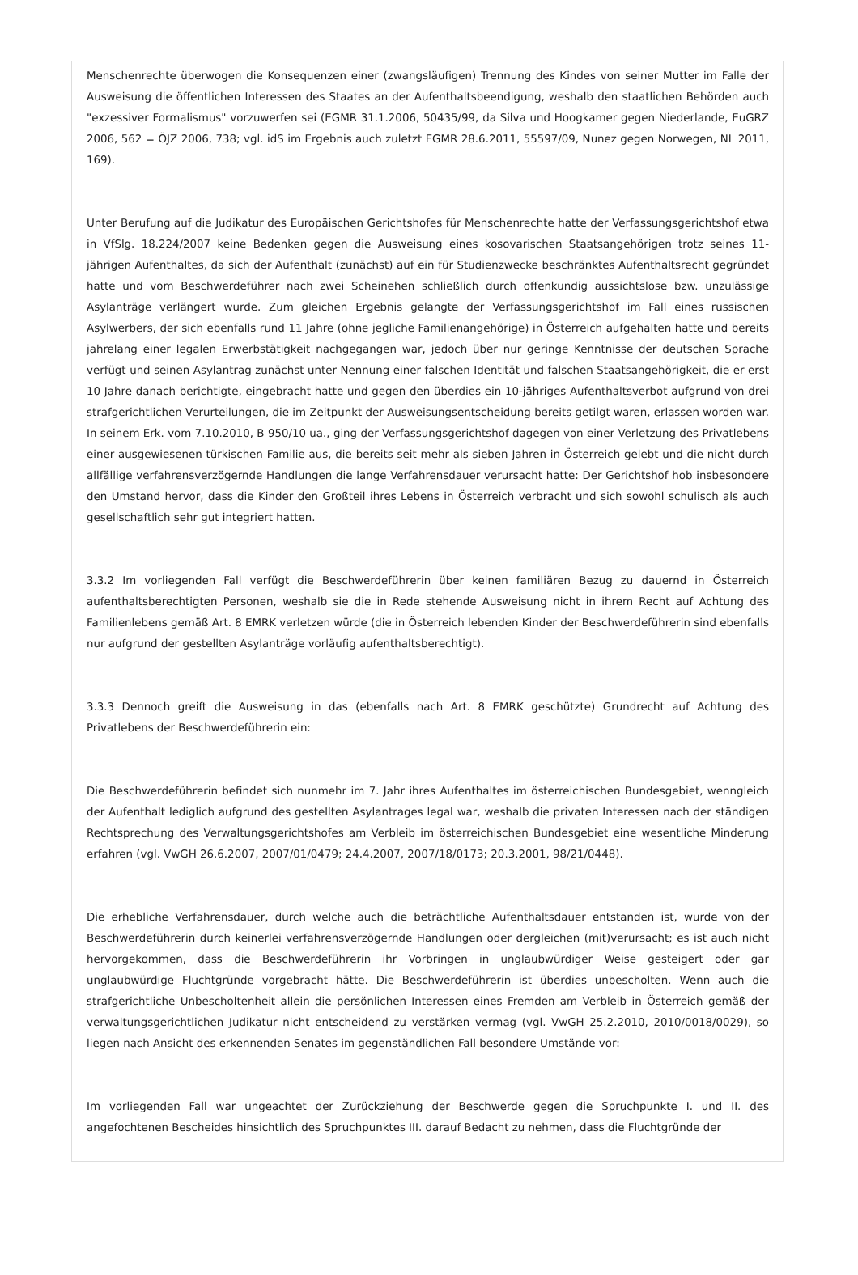Menschenrechte überwogen die Konsequenzen einer (zwangsläufigen) Trennung des Kindes von seiner Mutter im Falle der Ausweisung die öffentlichen Interessen des Staates an der Aufenthaltsbeendigung, weshalb den staatlichen Behörden auch "exzessiver Formalismus" vorzuwerfen sei (EGMR 31.1.2006, 50435/99, da Silva und Hoogkamer gegen Niederlande, EuGRZ 2006, 562 = ÖJZ 2006, 738; vgl. idS im Ergebnis auch zuletzt EGMR 28.6.2011, 55597/09, Nunez gegen Norwegen, NL 2011, 169).
Unter Berufung auf die Judikatur des Europäischen Gerichtshofes für Menschenrechte hatte der Verfassungsgerichtshof etwa in VfSlg. 18.224/2007 keine Bedenken gegen die Ausweisung eines kosovarischen Staatsangehörigen trotz seines 11-jährigen Aufenthaltes, da sich der Aufenthalt (zunächst) auf ein für Studienzwecke beschränktes Aufenthaltsrecht gegründet hatte und vom Beschwerdeführer nach zwei Scheinehen schließlich durch offenkundig aussichtslose bzw. unzulässige Asylanträge verlängert wurde. Zum gleichen Ergebnis gelangte der Verfassungsgerichtshof im Fall eines russischen Asylwerbers, der sich ebenfalls rund 11 Jahre (ohne jegliche Familienangehörige) in Österreich aufgehalten hatte und bereits jahrelang einer legalen Erwerbstätigkeit nachgegangen war, jedoch über nur geringe Kenntnisse der deutschen Sprache verfügt und seinen Asylantrag zunächst unter Nennung einer falschen Identität und falschen Staatsangehörigkeit, die er erst 10 Jahre danach berichtigte, eingebracht hatte und gegen den überdies ein 10-jähriges Aufenthaltsverbot aufgrund von drei strafgerichtlichen Verurteilungen, die im Zeitpunkt der Ausweisungsentscheidung bereits getilgt waren, erlassen worden war. In seinem Erk. vom 7.10.2010, B 950/10 ua., ging der Verfassungsgerichtshof dagegen von einer Verletzung des Privatlebens einer ausgewiesenen türkischen Familie aus, die bereits seit mehr als sieben Jahren in Österreich gelebt und die nicht durch allfällige verfahrensverzögernde Handlungen die lange Verfahrensdauer verursacht hatte: Der Gerichtshof hob insbesondere den Umstand hervor, dass die Kinder den Großteil ihres Lebens in Österreich verbracht und sich sowohl schulisch als auch gesellschaftlich sehr gut integriert hatten.
3.3.2 Im vorliegenden Fall verfügt die Beschwerdeführerin über keinen familiären Bezug zu dauernd in Österreich aufenthaltsberechtigten Personen, weshalb sie die in Rede stehende Ausweisung nicht in ihrem Recht auf Achtung des Familienlebens gemäß Art. 8 EMRK verletzen würde (die in Österreich lebenden Kinder der Beschwerdeführerin sind ebenfalls nur aufgrund der gestellten Asylanträge vorläufig aufenthaltsberechtigt).
3.3.3 Dennoch greift die Ausweisung in das (ebenfalls nach Art. 8 EMRK geschützte) Grundrecht auf Achtung des Privatlebens der Beschwerdeführerin ein:
Die Beschwerdeführerin befindet sich nunmehr im 7. Jahr ihres Aufenthaltes im österreichischen Bundesgebiet, wenngleich der Aufenthalt lediglich aufgrund des gestellten Asylantrages legal war, weshalb die privaten Interessen nach der ständigen Rechtsprechung des Verwaltungsgerichtshofes am Verbleib im österreichischen Bundesgebiet eine wesentliche Minderung erfahren (vgl. VwGH 26.6.2007, 2007/01/0479; 24.4.2007, 2007/18/0173; 20.3.2001, 98/21/0448).
Die erhebliche Verfahrensdauer, durch welche auch die beträchtliche Aufenthaltsdauer entstanden ist, wurde von der Beschwerdeführerin durch keinerlei verfahrensverzögernde Handlungen oder dergleichen (mit)verursacht; es ist auch nicht hervorgekommen, dass die Beschwerdeführerin ihr Vorbringen in unglaubwürdiger Weise gesteigert oder gar unglaubwürdige Fluchtgründe vorgebracht hätte. Die Beschwerdeführerin ist überdies unbescholten. Wenn auch die strafgerichtliche Unbescholtenheit allein die persönlichen Interessen eines Fremden am Verbleib in Österreich gemäß der verwaltungsgerichtlichen Judikatur nicht entscheidend zu verstärken vermag (vgl. VwGH 25.2.2010, 2010/0018/0029), so liegen nach Ansicht des erkennenden Senates im gegenständlichen Fall besondere Umstände vor:
Im vorliegenden Fall war ungeachtet der Zurückziehung der Beschwerde gegen die Spruchpunkte I. und II. des angefochtenen Bescheides hinsichtlich des Spruchpunktes III. darauf Bedacht zu nehmen, dass die Fluchtgründe der